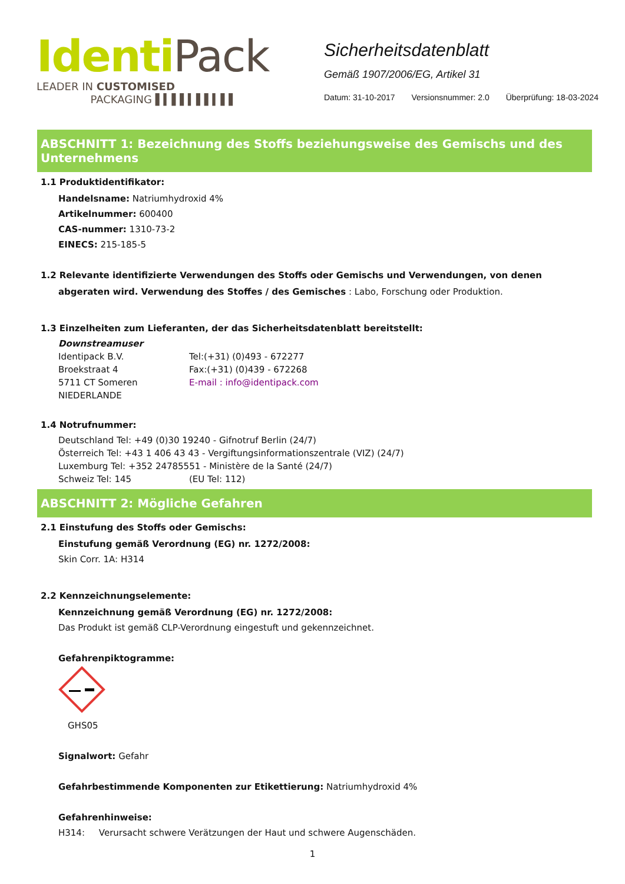Identi Pack
LEADER IN CUSTOMISED
PACKAGING ▌▍▌▌▍▌▌▍▌▌
Sicherheitsdatenblatt
Gemäß 1907/2006/EG, Artikel 31
Datum: 31-10-2017 Versionsnummer: 2.0 Überprüfung: 18-03-2024
ABSCHNITT 1: Bezeichnung des Stoffs beziehungsweise des Gemischs und des Unternehmens
1.1 Produktidentifikator:
Handelsname: Natriumhydroxid 4%
Artikelnummer: 600400
CAS-nummer: 1310-73-2
EINECS: 215-185-5
1.2 Relevante identifizierte Verwendungen des Stoffs oder Gemischs und Verwendungen, von denen
abgeraten wird. Verwendung des Stoffes / des Gemisches : Labo, Forschung oder Produktion.
1.3 Einzelheiten zum Lieferanten, der das Sicherheitsdatenblatt bereitstellt:
Downstreamuser
Identipack B.V. Tel:(+31) (0)493 - 672277
Broekstraat 4 Fax:(+31) (0)439 - 672268
5711 CT Someren E-mail : info@identipack.com
NIEDERLANDE
1.4 Notrufnummer:
Deutschland Tel: +49 (0)30 19240 - Gifnotruf Berlin (24/7)
Österreich Tel: +43 1 406 43 43 - Vergiftungsinformationszentrale (VIZ) (24/7)
Luxemburg Tel: +352 24785551 - Ministère de la Santé (24/7)
Schweiz Tel: 145 (EU Tel: 112)
ABSCHNITT 2: Mögliche Gefahren
2.1 Einstufung des Stoffs oder Gemischs:
Einstufung gemäß Verordnung (EG) nr. 1272/2008:
Skin Corr. 1A: H314
2.2 Kennzeichnungselemente:
Kennzeichnung gemäß Verordnung (EG) nr. 1272/2008:
Das Produkt ist gemäß CLP-Verordnung eingestuft und gekennzeichnet.
Gefahrenpiktogramme:
GHS05
Signalwort: Gefahr
Gefahrbestimmende Komponenten zur Etikettierung: Natriumhydroxid 4%
Gefahrenhinweise:
H314: Verursacht schwere Verätzungen der Haut und schwere Augenschäden.
1